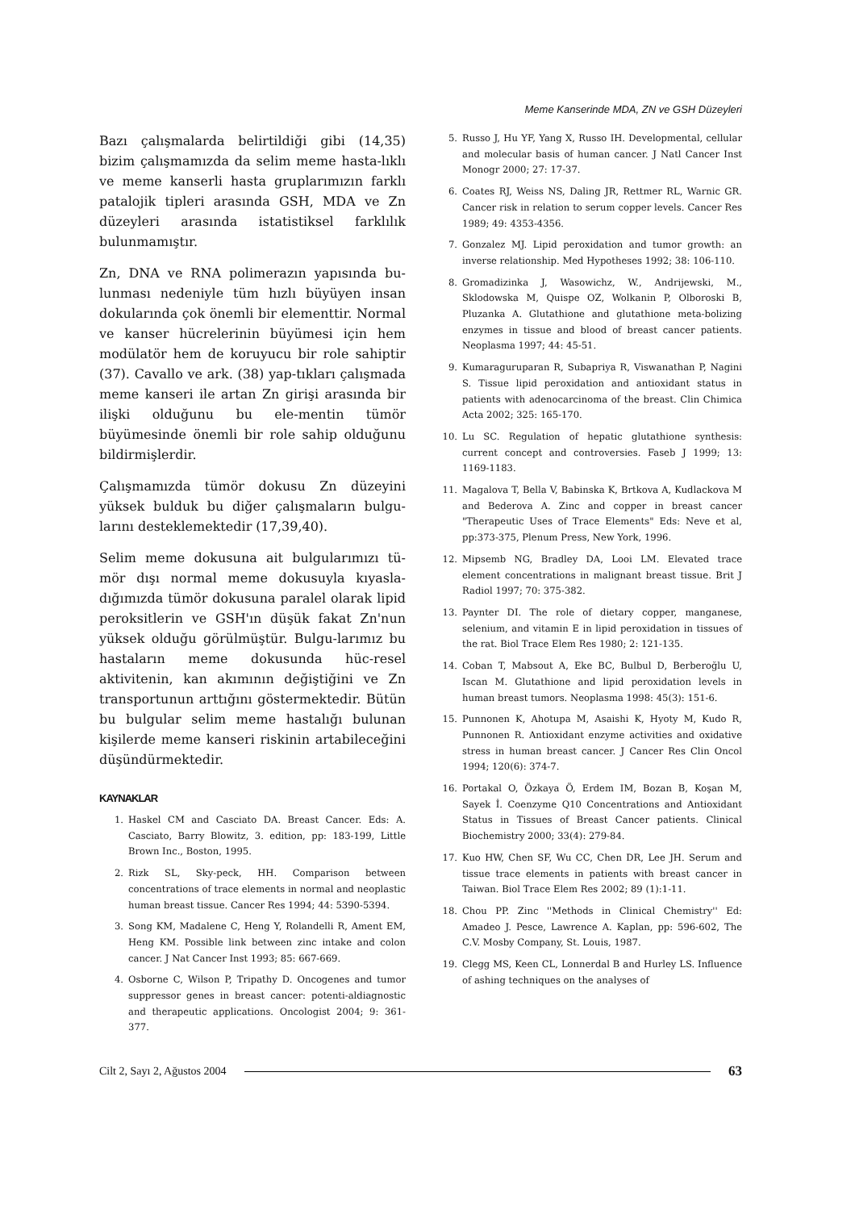Meme Kanserinde MDA, ZN ve GSH Düzeyleri
Bazı çalışmalarda belirtildiği gibi (14,35) bizim çalışmamızda da selim meme hasta-lıklı ve meme kanserli hasta gruplarımızın farklı patalojik tipleri arasında GSH, MDA ve Zn düzeyleri arasında istatistiksel farklılık bulunmamıştır.
Zn, DNA ve RNA polimerazın yapısında bu-lunması nedeniyle tüm hızlı büyüyen insan dokularında çok önemli bir elementtir. Normal ve kanser hücrelerinin büyümesi için hem modülatör hem de koruyucu bir role sahiptir (37). Cavallo ve ark. (38) yap-tıkları çalışmada meme kanseri ile artan Zn girişi arasında bir ilişki olduğunu bu ele-mentin tümör büyümesinde önemli bir role sahip olduğunu bildirmişlerdir.
Çalışmamızda tümör dokusu Zn düzeyini yüksek bulduk bu diğer çalışmaların bulgu-larını desteklemektedir (17,39,40).
Selim meme dokusuna ait bulgularımızı tü-mör dışı normal meme dokusuyla kıyasla-dığımızda tümör dokusuna paralel olarak lipid peroksitlerin ve GSH'ın düşük fakat Zn'nun yüksek olduğu görülmüştür. Bulgu-larımız bu hastaların meme dokusunda hüc-resel aktivitenin, kan akımının değiştiğini ve Zn transportunun arttığını göstermektedir. Bütün bu bulgular selim meme hastalığı bulunan kişilerde meme kanseri riskinin artabileceğini düşündürmektedir.
KAYNAKLAR
1. Haskel CM and Casciato DA. Breast Cancer. Eds: A. Casciato, Barry Blowitz, 3. edition, pp: 183-199, Little Brown Inc., Boston, 1995.
2. Rizk SL, Sky-peck, HH. Comparison between concentrations of trace elements in normal and neoplastic human breast tissue. Cancer Res 1994; 44: 5390-5394.
3. Song KM, Madalene C, Heng Y, Rolandelli R, Ament EM, Heng KM. Possible link between zinc intake and colon cancer. J Nat Cancer Inst 1993; 85: 667-669.
4. Osborne C, Wilson P, Tripathy D. Oncogenes and tumor suppressor genes in breast cancer: potenti-aldiagnostic and therapeutic applications. Oncologist 2004; 9: 361-377.
5. Russo J, Hu YF, Yang X, Russo IH. Developmental, cellular and molecular basis of human cancer. J Natl Cancer Inst Monogr 2000; 27: 17-37.
6. Coates RJ, Weiss NS, Daling JR, Rettmer RL, Warnic GR. Cancer risk in relation to serum copper levels. Cancer Res 1989; 49: 4353-4356.
7. Gonzalez MJ. Lipid peroxidation and tumor growth: an inverse relationship. Med Hypotheses 1992; 38: 106-110.
8. Gromadizinka J, Wasowichz, W., Andrijewski, M., Sklodowska M, Quispe OZ, Wolkanin P, Olboroski B, Pluzanka A. Glutathione and glutathione meta-bolizing enzymes in tissue and blood of breast cancer patients. Neoplasma 1997; 44: 45-51.
9. Kumaraguruparan R, Subapriya R, Viswanathan P, Nagini S. Tissue lipid peroxidation and antioxidant status in patients with adenocarcinoma of the breast. Clin Chimica Acta 2002; 325: 165-170.
10. Lu SC. Regulation of hepatic glutathione synthesis: current concept and controversies. Faseb J 1999; 13: 1169-1183.
11. Magalova T, Bella V, Babinska K, Brtkova A, Kudlackova M and Bederova A. Zinc and copper in breast cancer "Therapeutic Uses of Trace Elements" Eds: Neve et al, pp:373-375, Plenum Press, New York, 1996.
12. Mipsemb NG, Bradley DA, Looi LM. Elevated trace element concentrations in malignant breast tissue. Brit J Radiol 1997; 70: 375-382.
13. Paynter DI. The role of dietary copper, manganese, selenium, and vitamin E in lipid peroxidation in tissues of the rat. Biol Trace Elem Res 1980; 2: 121-135.
14. Coban T, Mabsout A, Eke BC, Bulbul D, Berberoğlu U, Iscan M. Glutathione and lipid peroxidation levels in human breast tumors. Neoplasma 1998: 45(3): 151-6.
15. Punnonen K, Ahotupa M, Asaishi K, Hyoty M, Kudo R, Punnonen R. Antioxidant enzyme activities and oxidative stress in human breast cancer. J Cancer Res Clin Oncol 1994; 120(6): 374-7.
16. Portakal O, Özkaya Ö, Erdem IM, Bozan B, Koşan M, Sayek İ. Coenzyme Q10 Concentrations and Antioxidant Status in Tissues of Breast Cancer patients. Clinical Biochemistry 2000; 33(4): 279-84.
17. Kuo HW, Chen SF, Wu CC, Chen DR, Lee JH. Serum and tissue trace elements in patients with breast cancer in Taiwan. Biol Trace Elem Res 2002; 89 (1):1-11.
18. Chou PP. Zinc ''Methods in Clinical Chemistry'' Ed: Amadeo J. Pesce, Lawrence A. Kaplan, pp: 596-602, The C.V. Mosby Company, St. Louis, 1987.
19. Clegg MS, Keen CL, Lonnerdal B and Hurley LS. Influence of ashing techniques on the analyses of
Cilt 2, Sayı 2, Ağustos 2004 63